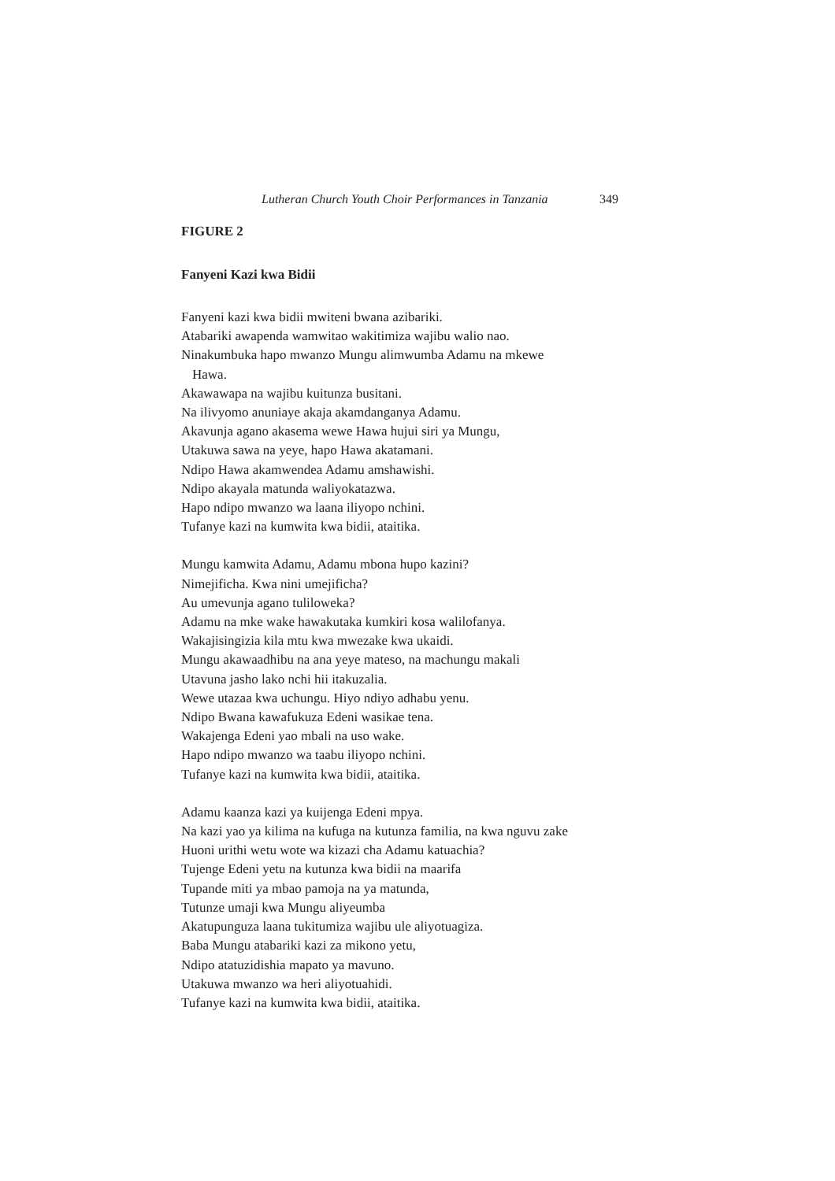Lutheran Church Youth Choir Performances in Tanzania 349
FIGURE 2
Fanyeni Kazi kwa Bidii
Fanyeni kazi kwa bidii mwiteni bwana azibariki.
Atabariki awapenda wamwitao wakitimiza wajibu walio nao.
Ninakumbuka hapo mwanzo Mungu alimwumba Adamu na mkewe
Hawa.
Akawawapa na wajibu kuitunza busitani.
Na ilivyomo anuniaye akaja akamdanganya Adamu.
Akavunja agano akasema wewe Hawa hujui siri ya Mungu,
Utakuwa sawa na yeye, hapo Hawa akatamani.
Ndipo Hawa akamwendea Adamu amshawishi.
Ndipo akayala matunda waliyokatazwa.
Hapo ndipo mwanzo wa laana iliyopo nchini.
Tufanye kazi na kumwita kwa bidii, ataitika.
Mungu kamwita Adamu, Adamu mbona hupo kazini?
Nimejificha. Kwa nini umejificha?
Au umevunja agano tuliloweka?
Adamu na mke wake hawakutaka kumkiri kosa walilofanya.
Wakajisingizia kila mtu kwa mwezake kwa ukaidi.
Mungu akawaadhibu na ana yeye mateso, na machungu makali
Utavuna jasho lako nchi hii itakuzalia.
Wewe utazaa kwa uchungu. Hiyo ndiyo adhabu yenu.
Ndipo Bwana kawafukuza Edeni wasikae tena.
Wakajenga Edeni yao mbali na uso wake.
Hapo ndipo mwanzo wa taabu iliyopo nchini.
Tufanye kazi na kumwita kwa bidii, ataitika.
Adamu kaanza kazi ya kuijenga Edeni mpya.
Na kazi yao ya kilima na kufuga na kutunza familia, na kwa nguvu zake
Huoni urithi wetu wote wa kizazi cha Adamu katuachia?
Tujenge Edeni yetu na kutunza kwa bidii na maarifa
Tupande miti ya mbao pamoja na ya matunda,
Tutunze umaji kwa Mungu aliyeumba
Akatupunguza laana tukitumiza wajibu ule aliyotuagiza.
Baba Mungu atabariki kazi za mikono yetu,
Ndipo atatuzidishia mapato ya mavuno.
Utakuwa mwanzo wa heri aliyotuahidi.
Tufanye kazi na kumwita kwa bidii, ataitika.